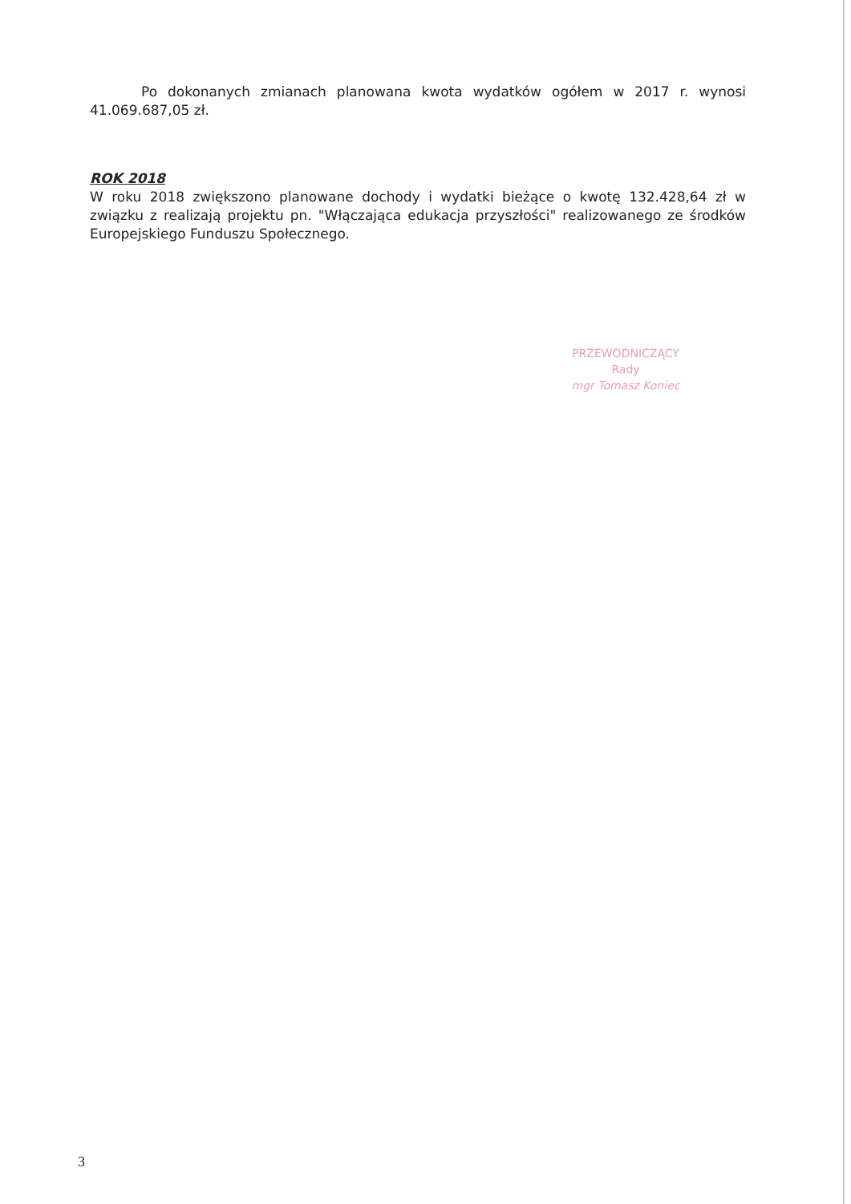Po dokonanych zmianach planowana kwota wydatków ogółem w 2017 r. wynosi 41.069.687,05 zł.
ROK 2018
W roku 2018 zwiększono planowane dochody i wydatki bieżące o kwotę 132.428,64 zł w związku z realizają projektu pn. "Włączająca edukacja przyszłości" realizowanego ze środków Europejskiego Funduszu Społecznego.
PRZEWODNICZĄCY
Rady
mgr Tomasz Koniec
3